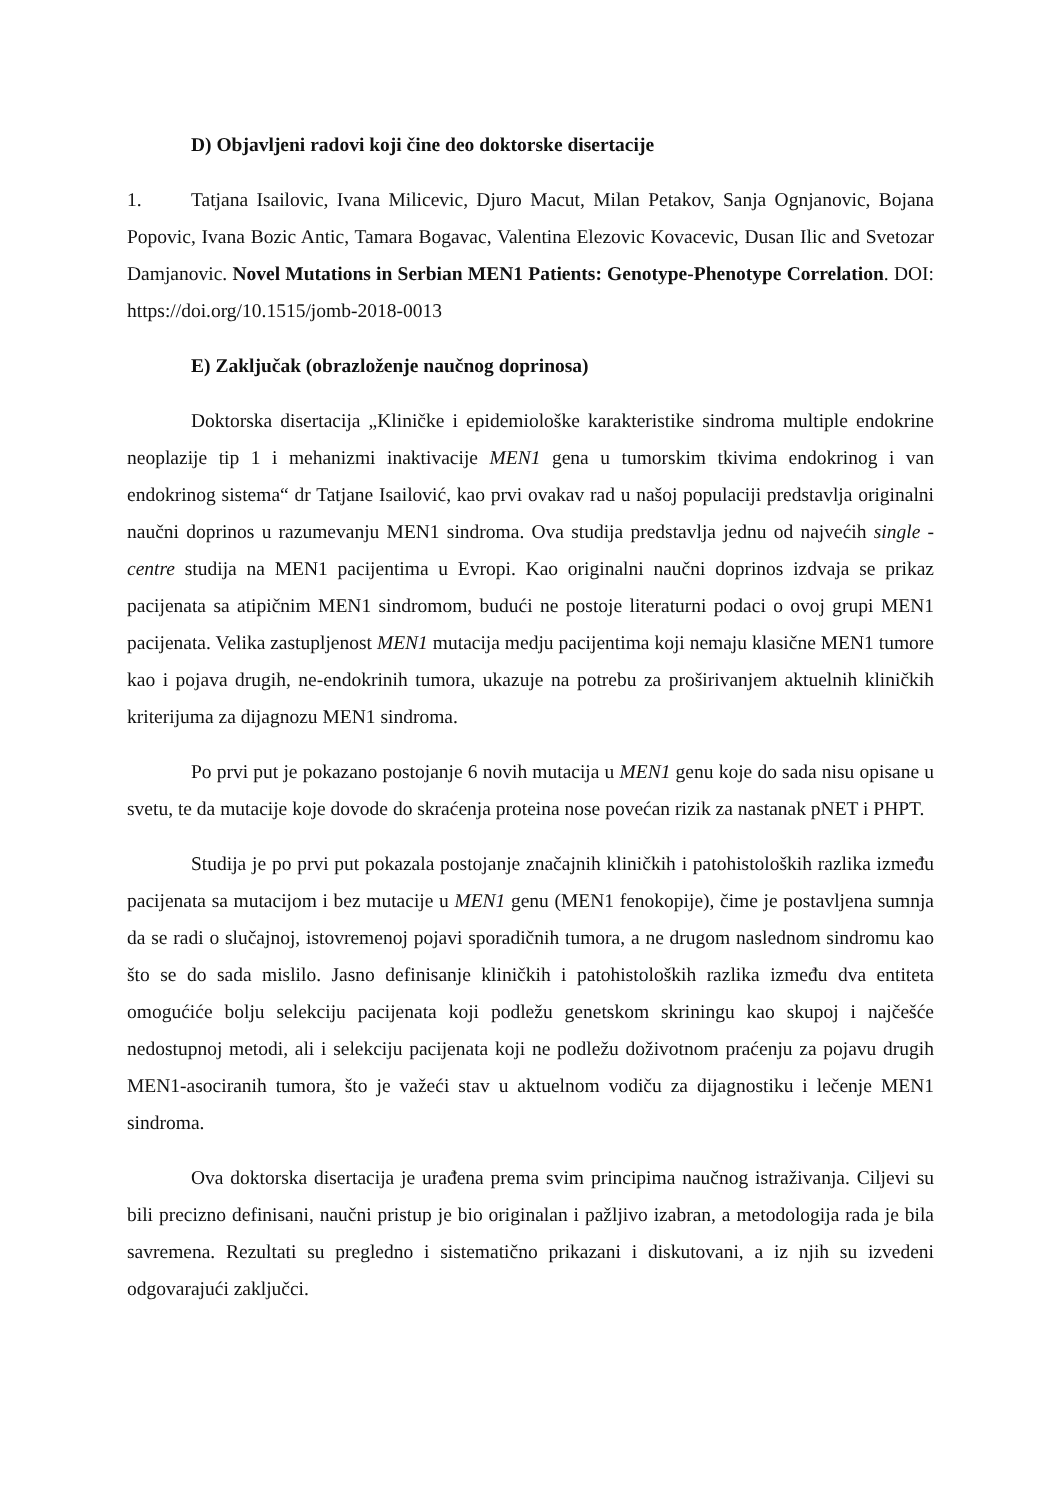D) Objavljeni radovi koji čine deo doktorske disertacije
1. Tatjana Isailovic, Ivana Milicevic, Djuro Macut, Milan Petakov, Sanja Ognjanovic, Bojana Popovic, Ivana Bozic Antic, Tamara Bogavac, Valentina Elezovic Kovacevic, Dusan Ilic and Svetozar Damjanovic. Novel Mutations in Serbian MEN1 Patients: Genotype-Phenotype Correlation. DOI: https://doi.org/10.1515/jomb-2018-0013
E) Zaključak (obrazloženje naučnog doprinosa)
Doktorska disertacija „Kliničke i epidemiološke karakteristike sindroma multiple endokrine neoplazije tip 1 i mehanizmi inaktivacije MEN1 gena u tumorskim tkivima endokrinog i van endokrinog sistema“ dr Tatjane Isailović, kao prvi ovakav rad u našoj populaciji predstavlja originalni naučni doprinos u razumevanju MEN1 sindroma. Ova studija predstavlja jednu od najvećih single - centre studija na MEN1 pacijentima u Evropi. Kao originalni naučni doprinos izdvaja se prikaz pacijenata sa atipičnim MEN1 sindromom, budući ne postoje literaturni podaci o ovoj grupi MEN1 pacijenata. Velika zastupljenost MEN1 mutacija medju pacijentima koji nemaju klasične MEN1 tumore kao i pojava drugih, ne-endokrinih tumora, ukazuje na potrebu za proširivanjem aktuelnih kliničkih kriterijuma za dijagnozu MEN1 sindroma.
Po prvi put je pokazano postojanje 6 novih mutacija u MEN1 genu koje do sada nisu opisane u svetu, te da mutacije koje dovode do skraćenja proteina nose povećan rizik za nastanak pNET i PHPT.
Studija je po prvi put pokazala postojanje značajnih kliničkih i patohistoloških razlika između pacijenata sa mutacijom i bez mutacije u MEN1 genu (MEN1 fenokopije), čime je postavljena sumnja da se radi o slučajnoj, istovremenoj pojavi sporadičnih tumora, a ne drugom naslednom sindromu kao što se do sada mislilo. Jasno definisanje kliničkih i patohistoloških razlika između dva entiteta omogućiće bolju selekciju pacijenata koji podležu genetskom skriningu kao skupoj i najčešće nedostupnoj metodi, ali i selekciju pacijenata koji ne podležu doživotnom praćenju za pojavu drugih MEN1-asociranih tumora, što je važeći stav u aktuelnom vodiču za dijagnostiku i lečenje MEN1 sindroma.
Ova doktorska disertacija je urađena prema svim principima naučnog istraživanja. Ciljevi su bili precizno definisani, naučni pristup je bio originalan i pažljivo izabran, a metodologija rada je bila savremena. Rezultati su pregledno i sistematično prikazani i diskutovani, a iz njih su izvedeni odgovarajući zaključci.